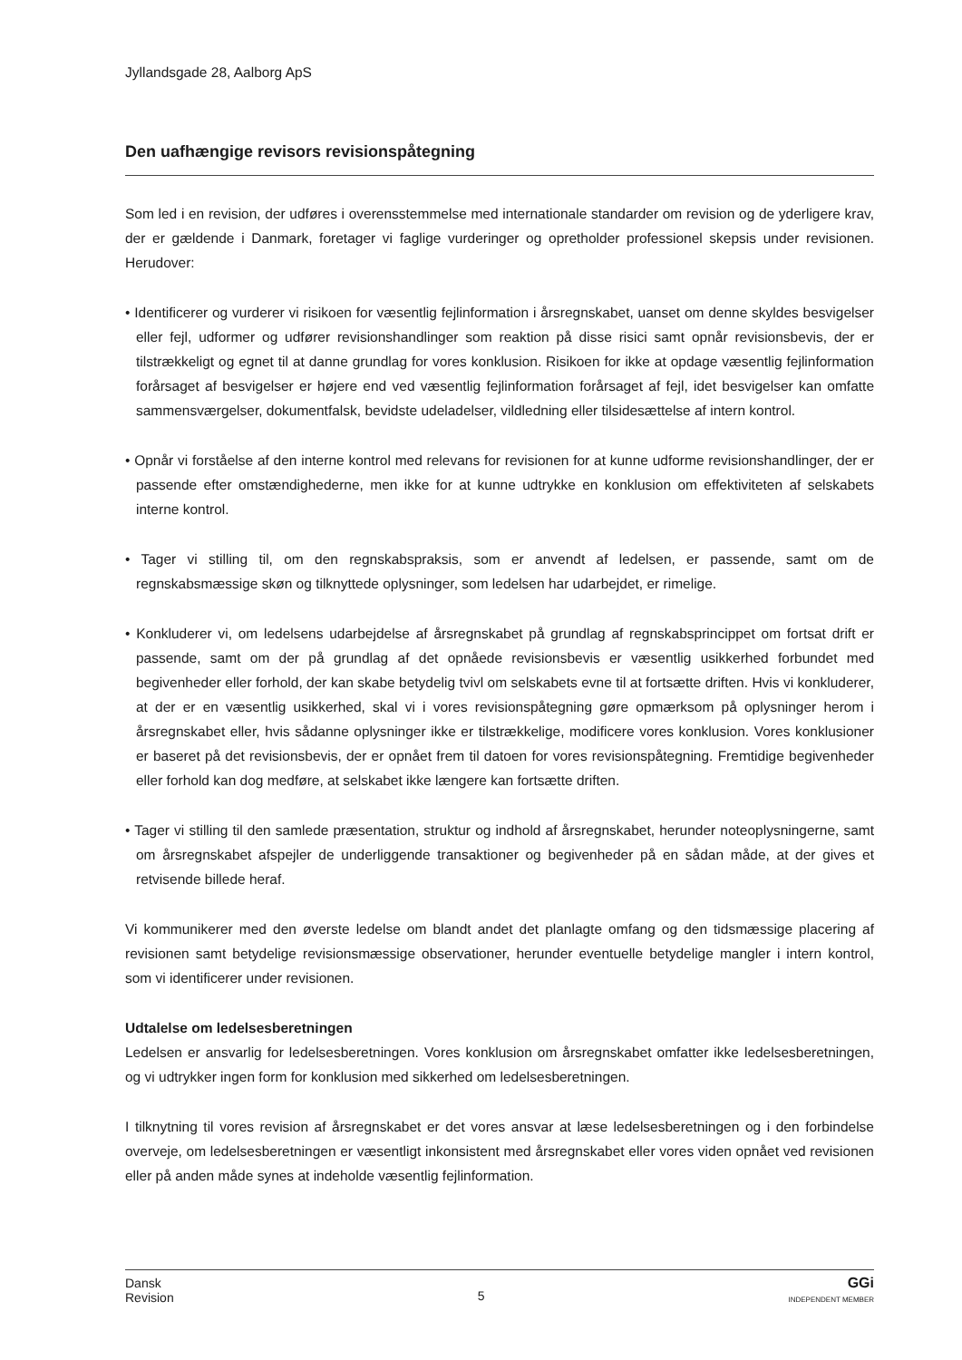Jyllandsgade 28, Aalborg ApS
Den uafhængige revisors revisionspåtegning
Som led i en revision, der udføres i overensstemmelse med internationale standarder om revision og de yderligere krav, der er gældende i Danmark, foretager vi faglige vurderinger og opretholder professionel skepsis under revisionen. Herudover:
• Identificerer og vurderer vi risikoen for væsentlig fejlinformation i årsregnskabet, uanset om denne skyldes besvigelser eller fejl, udformer og udfører revisionshandlinger som reaktion på disse risici samt opnår revisionsbevis, der er tilstrækkeligt og egnet til at danne grundlag for vores konklusion. Risikoen for ikke at opdage væsentlig fejlinformation forårsaget af besvigelser er højere end ved væsentlig fejlinformation forårsaget af fejl, idet besvigelser kan omfatte sammensværgelser, dokumentfalsk, bevidste udeladelser, vildledning eller tilsidesættelse af intern kontrol.
• Opnår vi forståelse af den interne kontrol med relevans for revisionen for at kunne udforme revisionshandlinger, der er passende efter omstændighederne, men ikke for at kunne udtrykke en konklusion om effektiviteten af selskabets interne kontrol.
• Tager vi stilling til, om den regnskabspraksis, som er anvendt af ledelsen, er passende, samt om de regnskabsmæssige skøn og tilknyttede oplysninger, som ledelsen har udarbejdet, er rimelige.
• Konkluderer vi, om ledelsens udarbejdelse af årsregnskabet på grundlag af regnskabsprincippet om fortsat drift er passende, samt om der på grundlag af det opnåede revisionsbevis er væsentlig usikkerhed forbundet med begivenheder eller forhold, der kan skabe betydelig tvivl om selskabets evne til at fortsætte driften. Hvis vi konkluderer, at der er en væsentlig usikkerhed, skal vi i vores revisionspåtegning gøre opmærksom på oplysninger herom i årsregnskabet eller, hvis sådanne oplysninger ikke er tilstrækkelige, modificere vores konklusion. Vores konklusioner er baseret på det revisionsbevis, der er opnået frem til datoen for vores revisionspåtegning. Fremtidige begivenheder eller forhold kan dog medføre, at selskabet ikke længere kan fortsætte driften.
• Tager vi stilling til den samlede præsentation, struktur og indhold af årsregnskabet, herunder noteoplysningerne, samt om årsregnskabet afspejler de underliggende transaktioner og begivenheder på en sådan måde, at der gives et retvisende billede heraf.
Vi kommunikerer med den øverste ledelse om blandt andet det planlagte omfang og den tidsmæssige placering af revisionen samt betydelige revisionsmæssige observationer, herunder eventuelle betydelige mangler i intern kontrol, som vi identificerer under revisionen.
Udtalelse om ledelsesberetningen
Ledelsen er ansvarlig for ledelsesberetningen. Vores konklusion om årsregnskabet omfatter ikke ledelsesberetningen, og vi udtrykker ingen form for konklusion med sikkerhed om ledelsesberetningen.
I tilknytning til vores revision af årsregnskabet er det vores ansvar at læse ledelsesberetningen og i den forbindelse overveje, om ledelsesberetningen er væsentligt inkonsistent med årsregnskabet eller vores viden opnået ved revisionen eller på anden måde synes at indeholde væsentlig fejlinformation.
Dansk
Revision
5
GGi
INDEPENDENT MEMBER